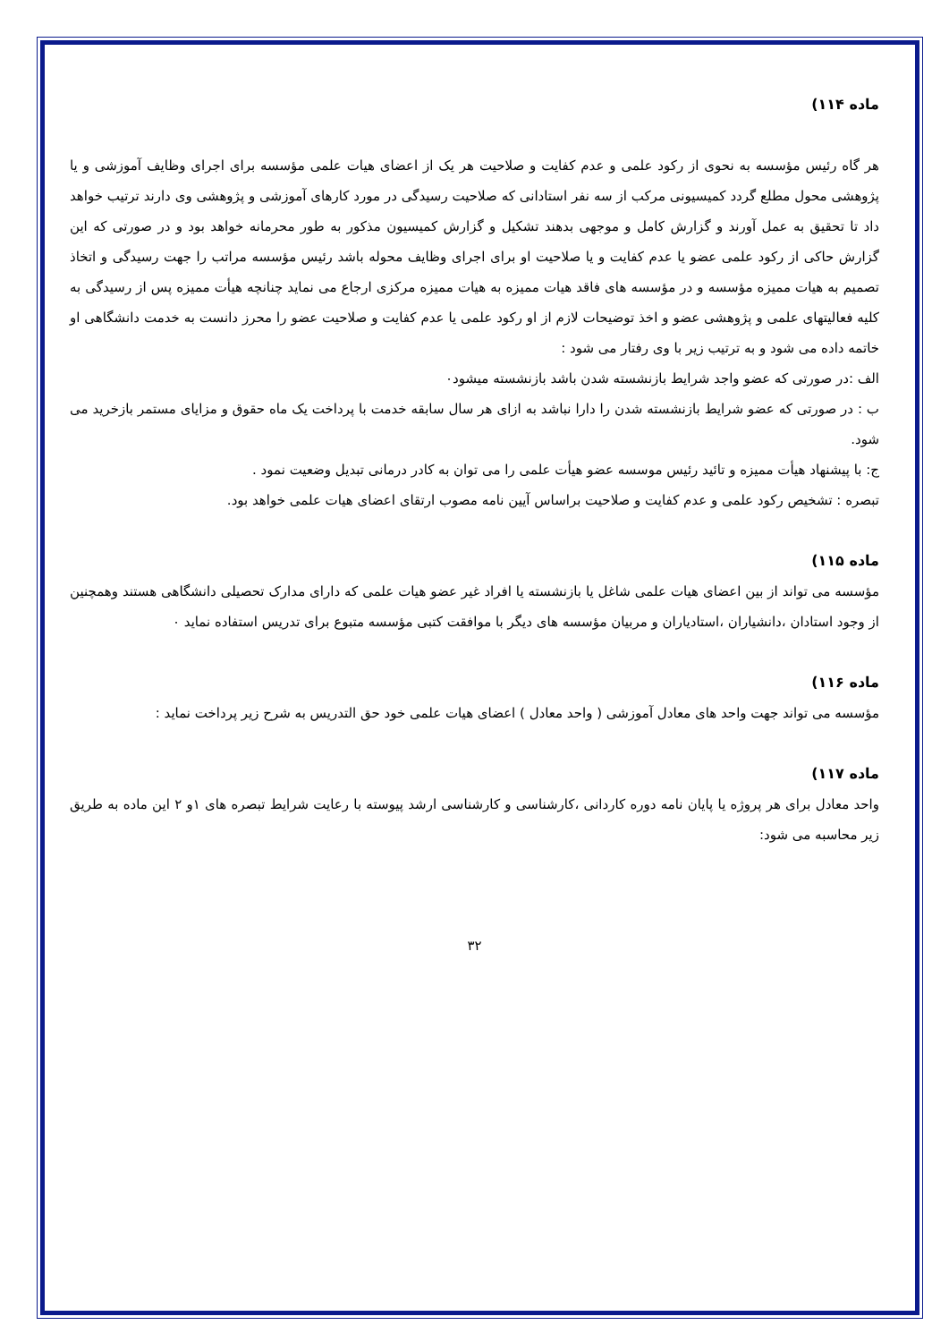ماده ۱۱۴)
هر گاه رئیس مؤسسه به نحوی از رکود علمی و عدم کفایت و صلاحیت هر یک از اعضای هیات علمی مؤسسه برای اجرای وظایف آموزشی و یا پژوهشی محول مطلع گردد کمیسیونی مرکب از سه نفر استادانی که صلاحیت رسیدگی در مورد کارهای آموزشی و پژوهشی وی دارند ترتیب خواهد داد تا تحقیق به عمل آورند و گزارش کامل و موجهی بدهند تشکیل و گزارش کمیسیون مذکور به طور محرمانه خواهد بود و در صورتی که این گزارش حاکی از رکود علمی عضو یا عدم کفایت و یا صلاحیت او برای اجرای وظایف محوله باشد رئیس مؤسسه مراتب را جهت رسیدگی و اتخاذ تصمیم به هیات ممیزه مؤسسه و در مؤسسه های فاقد هیات ممیزه به هیات ممیزه مرکزی ارجاع می نماید چنانچه هیأت ممیزه پس از رسیدگی به کلیه فعالیتهای علمی و پژوهشی عضو و اخذ توضیحات لازم از او رکود علمی یا عدم کفایت و صلاحیت عضو را محرز دانست به خدمت دانشگاهی او خاتمه داده می شود و به ترتیب زیر با وی رفتار می شود :
الف :در صورتی که عضو واجد شرایط بازنشسته شدن باشد بازنشسته میشود۰
ب : در صورتی که عضو شرایط بازنشسته شدن را دارا نباشد به ازای هر سال سابقه خدمت با پرداخت یک ماه حقوق و مزایای مستمر بازخرید می شود.
ج: با پیشنهاد هیأت ممیزه و تائید رئیس موسسه عضو هیأت علمی را می توان به کادر درمانی تبدیل وضعیت نمود .
تبصره : تشخیص رکود علمی و عدم کفایت و صلاحیت براساس آیین نامه مصوب ارتقای اعضای هیات علمی خواهد بود.
ماده ۱۱۵)
مؤسسه می تواند از بین اعضای هیات علمی شاغل یا بازنشسته یا افراد غیر عضو هیات علمی که دارای مدارک تحصیلی دانشگاهی هستند وهمچنین از وجود استادان ،دانشیاران ،استادیاران و مربیان مؤسسه های دیگر با موافقت کتبی مؤسسه متبوع برای تدریس استفاده نماید ۰
ماده ۱۱۶)
مؤسسه می تواند جهت واحد های معادل آموزشی ( واحد معادل ) اعضای هیات علمی خود حق التدریس به شرح زیر پرداخت نماید :
ماده ۱۱۷)
واحد معادل برای هر پروژه یا پایان نامه دوره کاردانی ،کارشناسی و کارشناسی ارشد پیوسته با رعایت شرایط تبصره های ۱و ۲ این ماده به طریق زیر محاسبه می شود:
۳۲